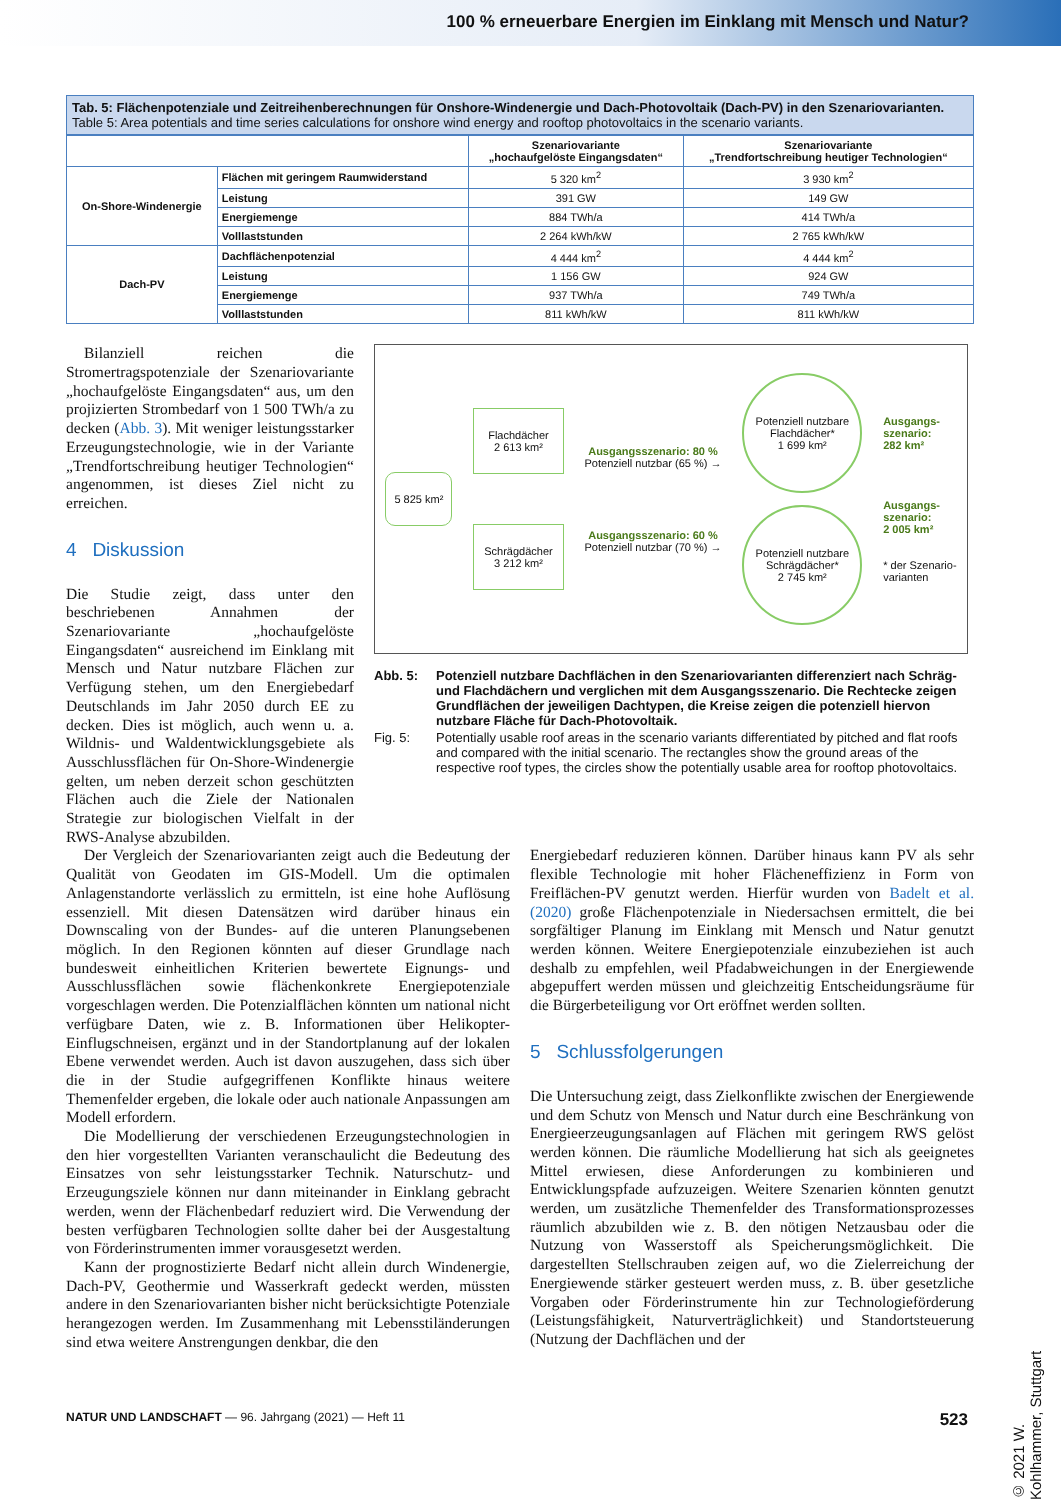100 % erneuerbare Energien im Einklang mit Mensch und Natur?
Tab. 5: Flächenpotenziale und Zeitreihenberechnungen für Onshore-Windenergie und Dach-Photovoltaik (Dach-PV) in den Szenariovarianten.
Table 5: Area potentials and time series calculations for onshore wind energy and rooftop photovoltaics in the scenario variants.
| | | Szenariovariante „hochaufgelöste Eingangsdaten“ | Szenariovariante „Trendfortschreibung heutiger Technologien“ |
| --- | --- | --- | --- |
| On-Shore-Windenergie | Flächen mit geringem Raumwiderstand | 5 320 km<sup>2</sup> | 3 930 km<sup>2</sup> |
| | Leistung | 391 GW | 149 GW |
| | Energiemenge | 884 TWh/a | 414 TWh/a |
| | Volllaststunden | 2 264 kWh/kW | 2 765 kWh/kW |
| Dach-PV | Dachflächenpotenzial | 4 444 km<sup>2</sup> | 4 444 km<sup>2</sup> |
| | Leistung | 1 156 GW | 924 GW |
| | Energiemenge | 937 TWh/a | 749 TWh/a |
| | Volllaststunden | 811 kWh/kW | 811 kWh/kW |
Bilanziell reichen die Stromertragspotenziale der Szenariovariante „hochaufgelöste Eingangsdaten“ aus, um den projizierten Strombedarf von 1 500 TWh/a zu decken (Abb. 3). Mit weniger leistungsstarker Erzeugungstechnologie, wie in der Variante „Trendfortschreibung heutiger Technologien“ angenommen, ist dieses Ziel nicht zu erreichen.
4 Diskussion
Die Studie zeigt, dass unter den beschriebenen Annahmen der Szenariovariante „hochaufgelöste Eingangsdaten“ ausreichend im Einklang mit Mensch und Natur nutzbare Flächen zur Verfügung stehen, um den Energiebedarf Deutschlands im Jahr 2050 durch EE zu decken. Dies ist möglich, auch wenn u. a. Wildnis- und Waldentwicklungsgebiete als Ausschlussflächen für On-Shore-Windenergie gelten, um neben derzeit schon geschützten Flächen auch die Ziele der Nationalen Strategie zur biologischen Vielfalt in der RWS-Analyse abzubilden.
5 825 km²
Flachdächer
2 613 km²
Schrägdächer
3 212 km²
Ausgangsszenario: 80 %
Potenziell nutzbar (65 %) →
Ausgangsszenario: 60 %
Potenziell nutzbar (70 %) →
Potenziell nutzbare Flachdächer*
1 699 km²
Potenziell nutzbare Schrägdächer*
2 745 km²
Ausgangs-
szenario:
282 km²
Ausgangs-
szenario:
2 005 km²
* der Szenario-
varianten
Abb. 5: Potenziell nutzbare Dachflächen in den Szenariovarianten differenziert nach Schräg- und Flachdächern und verglichen mit dem Ausgangsszenario. Die Rechtecke zeigen Grundflächen der jeweiligen Dachtypen, die Kreise zeigen die potenziell hiervon nutzbare Fläche für Dach-Photovoltaik. Fig. 5: Potentially usable roof areas in the scenario variants differentiated by pitched and flat roofs and compared with the initial scenario. The rectangles show the ground areas of the respective roof types, the circles show the potentially usable area for rooftop photovoltaics.
Der Vergleich der Szenariovarianten zeigt auch die Bedeutung der Qualität von Geodaten im GIS-Modell. Um die optimalen Anlagenstandorte verlässlich zu ermitteln, ist eine hohe Auflösung essenziell. Mit diesen Datensätzen wird darüber hinaus ein Downscaling von der Bundes- auf die unteren Planungsebenen möglich. In den Regionen könnten auf dieser Grundlage nach bundesweit einheitlichen Kriterien bewertete Eignungs- und Ausschlussflächen sowie flächenkonkrete Energiepotenziale vorgeschlagen werden. Die Potenzialflächen könnten um national nicht verfügbare Daten, wie z. B. Informationen über Helikopter-Einflugschneisen, ergänzt und in der Standortplanung auf der lokalen Ebene verwendet werden. Auch ist davon auszugehen, dass sich über die in der Studie aufgegriffenen Konflikte hinaus weitere Themenfelder ergeben, die lokale oder auch nationale Anpassungen am Modell erfordern.
Die Modellierung der verschiedenen Erzeugungstechnologien in den hier vorgestellten Varianten veranschaulicht die Bedeutung des Einsatzes von sehr leistungsstarker Technik. Naturschutz- und Erzeugungsziele können nur dann miteinander in Einklang gebracht werden, wenn der Flächenbedarf reduziert wird. Die Verwendung der besten verfügbaren Technologien sollte daher bei der Ausgestaltung von Förderinstrumenten immer vorausgesetzt werden.
Kann der prognostizierte Bedarf nicht allein durch Windenergie, Dach-PV, Geothermie und Wasserkraft gedeckt werden, müssten andere in den Szenariovarianten bisher nicht berücksichtigte Potenziale herangezogen werden. Im Zusammenhang mit Lebensstiländerungen sind etwa weitere Anstrengungen denkbar, die den
Energiebedarf reduzieren können. Darüber hinaus kann PV als sehr flexible Technologie mit hoher Flächeneffizienz in Form von Freiflächen-PV genutzt werden. Hierfür wurden von Badelt et al. (2020) große Flächenpotenziale in Niedersachsen ermittelt, die bei sorgfältiger Planung im Einklang mit Mensch und Natur genutzt werden können. Weitere Energiepotenziale einzubeziehen ist auch deshalb zu empfehlen, weil Pfadabweichungen in der Energiewende abgepuffert werden müssen und gleichzeitig Entscheidungsräume für die Bürgerbeteiligung vor Ort eröffnet werden sollten.
5 Schlussfolgerungen
Die Untersuchung zeigt, dass Zielkonflikte zwischen der Energiewende und dem Schutz von Mensch und Natur durch eine Beschränkung von Energieerzeugungsanlagen auf Flächen mit geringem RWS gelöst werden können. Die räumliche Modellierung hat sich als geeignetes Mittel erwiesen, diese Anforderungen zu kombinieren und Entwicklungspfade aufzuzeigen. Weitere Szenarien könnten genutzt werden, um zusätzliche Themenfelder des Transformationsprozesses räumlich abzubilden wie z. B. den nötigen Netzausbau oder die Nutzung von Wasserstoff als Speicherungsmöglichkeit. Die dargestellten Stellschrauben zeigen auf, wo die Zielerreichung der Energiewende stärker gesteuert werden muss, z. B. über gesetzliche Vorgaben oder Förderinstrumente hin zur Technologieförderung (Leistungsfähigkeit, Naturverträglichkeit) und Standortsteuerung (Nutzung der Dachflächen und der
NATUR UND LANDSCHAFT — 96. Jahrgang (2021) — Heft 11 523
© 2021 W. Kohlhammer, Stuttgart